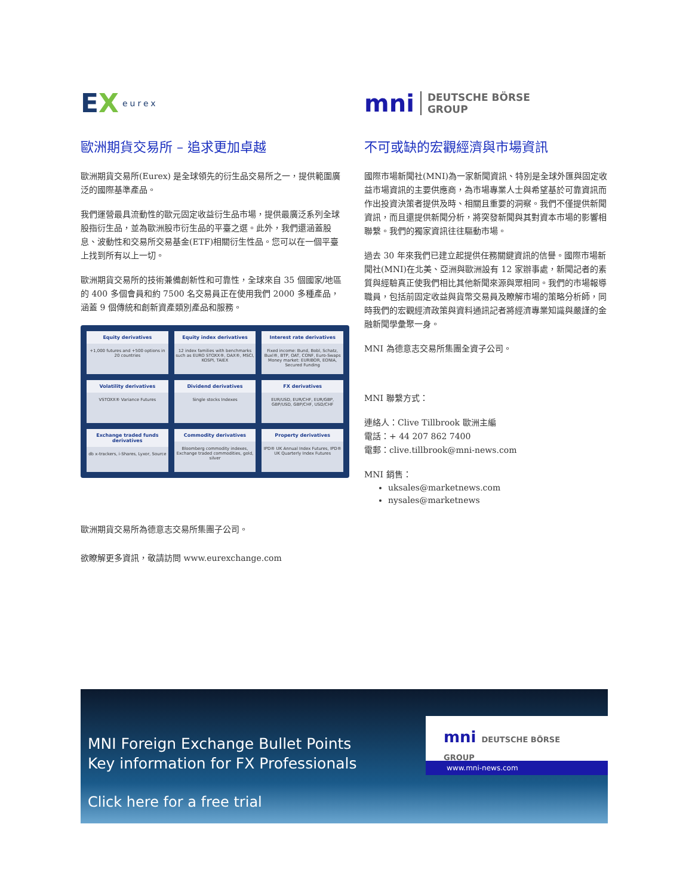EX eurex
歐洲期貨交易所 – 追求更加卓越
歐洲期貨交易所(Eurex) 是全球領先的衍生品交易所之一，提供範圍廣泛的國際基準產品。
我們運營最具流動性的歐元固定收益衍生品市場，提供最廣泛系列全球股指衍生品，並為歐洲股市衍生品的平臺之選。此外，我們還涵蓋股息、波動性和交易所交易基金(ETF)相關衍生性品。您可以在一個平臺上找到所有以上一切。
歐洲期貨交易所的技術兼備創新性和可靠性，全球來自 35 個國家/地區的 400 多個會員和約 7500 名交易員正在使用我們 2000 多種產品，涵蓋 9 個傳統和創新資產類別產品和服務。
Equity derivatives
+1,000 futures and +500 options in 20 countries
Equity index derivatives
12 index families with benchmarks such as EURO STOXX®, DAX®, MSCI, KOSPI, TAIEX
Interest rate derivatives
Fixed income: Bund, Bobl, Schatz, Buxl®, BTP, OAT, CONF, Euro-Swaps Money market: EURIBOR, EONIA, Secured Funding
Volatility derivatives
VSTOXX® Variance Futures
Dividend derivatives
Single stocks Indexes
FX derivatives
EUR/USD, EUR/CHF, EUR/GBP, GBP/USD, GBP/CHF, USD/CHF
Exchange traded funds derivatives
db x-trackers, i-Shares, Lyxor, Source
Commodity derivatives
Bloomberg commodity indexes, Exchange traded commodities, gold, silver
Property derivatives
IPD® UK Annual Index Futures, IPD® UK Quarterly Index Futures
歐洲期貨交易所為德意志交易所集團子公司。
欲瞭解更多資訊，敬請訪問 www.eurexchange.com
mni DEUTSCHE BÖRSE
GROUP
不可或缺的宏觀經濟與市場資訊
國際市場新聞社(MNI)為一家新聞資訊、特別是全球外匯與固定收益市場資訊的主要供應商，為市場專業人士與希望基於可靠資訊而作出投資決策者提供及時、相關且重要的洞察。我們不僅提供新聞資訊，而且還提供新聞分析，將突發新聞與其對資本市場的影響相聯繫。我們的獨家資訊往往驅動市場。
過去 30 年來我們已建立起提供任務關鍵資訊的信譽。國際市場新聞社(MNI)在北美、亞洲與歐洲設有 12 家辦事處，新聞記者的素質與經驗真正使我們相比其他新聞來源與眾相同。我們的市場報導職員，包括前固定收益與貨幣交易員及瞭解市場的策略分析師，同時我們的宏觀經濟政策與資料通訊記者將經濟專業知識與嚴謹的金融新聞學彙聚一身。
MNI 為德意志交易所集團全資子公司。
MNI 聯繫方式：
連絡人：Clive Tillbrook 歐洲主編
電話：+ 44 207 862 7400
電郵：clive.tillbrook@mni-news.com
MNI 銷售：
uksales@marketnews.com
nysales@marketnews
MNI Foreign Exchange Bullet Points
Key information for FX Professionals
Click here for a free trial
mni DEUTSCHE BÖRSE GROUP
www.mni-news.com